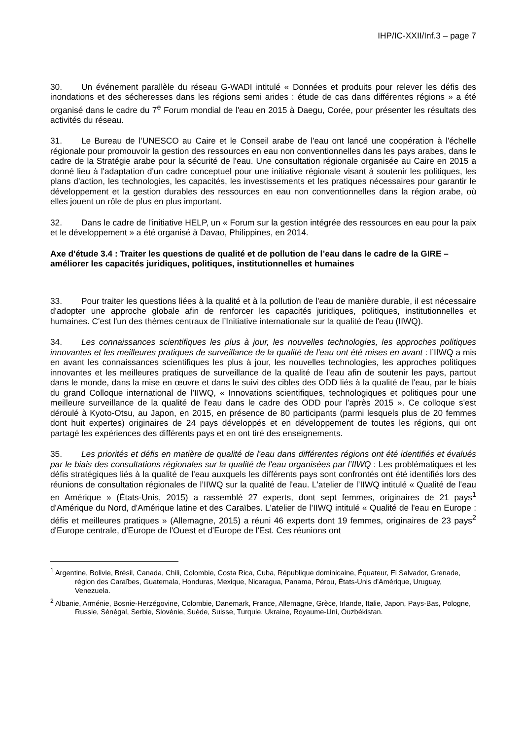IHP/IC-XXII/Inf.3 – page 7
30. Un événement parallèle du réseau G-WADI intitulé « Données et produits pour relever les défis des inondations et des sécheresses dans les régions semi arides : étude de cas dans différentes régions » a été organisé dans le cadre du 7<sup>e</sup> Forum mondial de l'eau en 2015 à Daegu, Corée, pour présenter les résultats des activités du réseau.
31. Le Bureau de l’UNESCO au Caire et le Conseil arabe de l'eau ont lancé une coopération à l'échelle régionale pour promouvoir la gestion des ressources en eau non conventionnelles dans les pays arabes, dans le cadre de la Stratégie arabe pour la sécurité de l'eau. Une consultation régionale organisée au Caire en 2015 a donné lieu à l'adaptation d'un cadre conceptuel pour une initiative régionale visant à soutenir les politiques, les plans d'action, les technologies, les capacités, les investissements et les pratiques nécessaires pour garantir le développement et la gestion durables des ressources en eau non conventionnelles dans la région arabe, où elles jouent un rôle de plus en plus important.
32. Dans le cadre de l'initiative HELP, un « Forum sur la gestion intégrée des ressources en eau pour la paix et le développement » a été organisé à Davao, Philippines, en 2014.
Axe d'étude 3.4 : Traiter les questions de qualité et de pollution de l’eau dans le cadre de la GIRE – améliorer les capacités juridiques, politiques, institutionnelles et humaines
33. Pour traiter les questions liées à la qualité et à la pollution de l'eau de manière durable, il est nécessaire d'adopter une approche globale afin de renforcer les capacités juridiques, politiques, institutionnelles et humaines. C'est l'un des thèmes centraux de l’Initiative internationale sur la qualité de l'eau (IIWQ).
34. Les connaissances scientifiques les plus à jour, les nouvelles technologies, les approches politiques innovantes et les meilleures pratiques de surveillance de la qualité de l'eau ont été mises en avant : l’IIWQ a mis en avant les connaissances scientifiques les plus à jour, les nouvelles technologies, les approches politiques innovantes et les meilleures pratiques de surveillance de la qualité de l'eau afin de soutenir les pays, partout dans le monde, dans la mise en œuvre et dans le suivi des cibles des ODD liés à la qualité de l'eau, par le biais du grand Colloque international de l’IIWQ, « Innovations scientifiques, technologiques et politiques pour une meilleure surveillance de la qualité de l'eau dans le cadre des ODD pour l'après 2015 ». Ce colloque s'est déroulé à Kyoto-Otsu, au Japon, en 2015, en présence de 80 participants (parmi lesquels plus de 20 femmes dont huit expertes) originaires de 24 pays développés et en développement de toutes les régions, qui ont partagé les expériences des différents pays et en ont tiré des enseignements.
35. Les priorités et défis en matière de qualité de l'eau dans différentes régions ont été identifiés et évalués par le biais des consultations régionales sur la qualité de l'eau organisées par l’IIWQ : Les problématiques et les défis stratégiques liés à la qualité de l'eau auxquels les différents pays sont confrontés ont été identifiés lors des réunions de consultation régionales de l’IIWQ sur la qualité de l'eau. L'atelier de l’IIWQ intitulé « Qualité de l'eau en Amérique » (États-Unis, 2015) a rassemblé 27 experts, dont sept femmes, originaires de 21 pays<sup>1</sup> d'Amérique du Nord, d'Amérique latine et des Caraïbes. L'atelier de l’IIWQ intitulé « Qualité de l'eau en Europe : défis et meilleures pratiques » (Allemagne, 2015) a réuni 46 experts dont 19 femmes, originaires de 23 pays<sup>2</sup> d'Europe centrale, d'Europe de l'Ouest et d'Europe de l'Est. Ces réunions ont
<sup>1</sup> Argentine, Bolivie, Brésil, Canada, Chili, Colombie, Costa Rica, Cuba, République dominicaine, Équateur, El Salvador, Grenade, région des Caraïbes, Guatemala, Honduras, Mexique, Nicaragua, Panama, Pérou, États-Unis d'Amérique, Uruguay, Venezuela.
<sup>2</sup> Albanie, Arménie, Bosnie-Herzégovine, Colombie, Danemark, France, Allemagne, Grèce, Irlande, Italie, Japon, Pays-Bas, Pologne, Russie, Sénégal, Serbie, Slovénie, Suède, Suisse, Turquie, Ukraine, Royaume-Uni, Ouzbékistan.